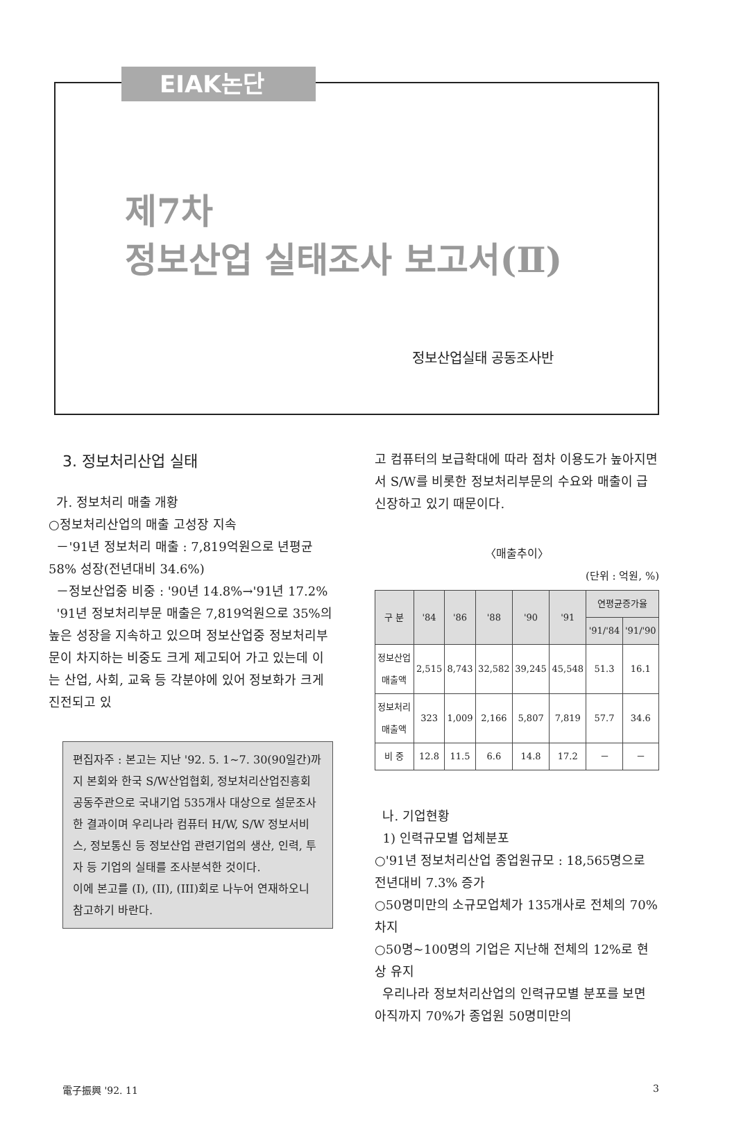EIAK논단
제7차
정보산업 실태조사 보고서(Ⅱ)
정보산업실태 공동조사반
3. 정보처리산업 실태
가. 정보처리 매출 개황
○정보처리산업의 매출 고성장 지속
－'91년 정보처리 매출 : 7,819억원으로 년평균 58% 성장(전년대비 34.6%)
－정보산업중 비중 : '90년 14.8%→'91년 17.2%
'91년 정보처리부문 매출은 7,819억원으로 35%의 높은 성장을 지속하고 있으며 정보산업중 정보처리부문이 차지하는 비중도 크게 제고되어 가고 있는데 이는 산업, 사회, 교육 등 각분야에 있어 정보화가 크게 진전되고 있
편집자주 : 본고는 지난 '92. 5. 1~7. 30(90일간)까지 본회와 한국 S/W산업협회, 정보처리산업진흥회 공동주관으로 국내기업 535개사 대상으로 설문조사한 결과이며 우리나라 컴퓨터 H/W, S/W 정보서비스, 정보통신 등 정보산업 관련기업의 생산, 인력, 투자 등 기업의 실태를 조사분석한 것이다.
이에 본고를 (I), (II), (III)회로 나누어 연재하오니 참고하기 바란다.
고 컴퓨터의 보급확대에 따라 점차 이용도가 높아지면서 S/W를 비롯한 정보처리부문의 수요와 매출이 급신장하고 있기 때문이다.
〈매출추이〉
(단위 : 억원, %)
| 구 분 | '84 | '86 | '88 | '90 | '91 | 연평균증가율 | |
| --- | --- | --- | --- | --- | --- | --- | --- |
| | | | | | | '91/'84 | '91/'90 |
| 정보산업 매출액 | 2,515 | 8,743 | 32,582 | 39,245 | 45,548 | 51.3 | 16.1 |
| 정보처리 매출액 | 323 | 1,009 | 2,166 | 5,807 | 7,819 | 57.7 | 34.6 |
| 비 중 | 12.8 | 11.5 | 6.6 | 14.8 | 17.2 | － | － |
나. 기업현황
1) 인력규모별 업체분포
○'91년 정보처리산업 종업원규모 : 18,565명으로 전년대비 7.3% 증가
○50명미만의 소규모업체가 135개사로 전체의 70% 차지
○50명~100명의 기업은 지난해 전체의 12%로 현상 유지
우리나라 정보처리산업의 인력규모별 분포를 보면 아직까지 70%가 종업원 50명미만의
電子振興 '92. 11 3